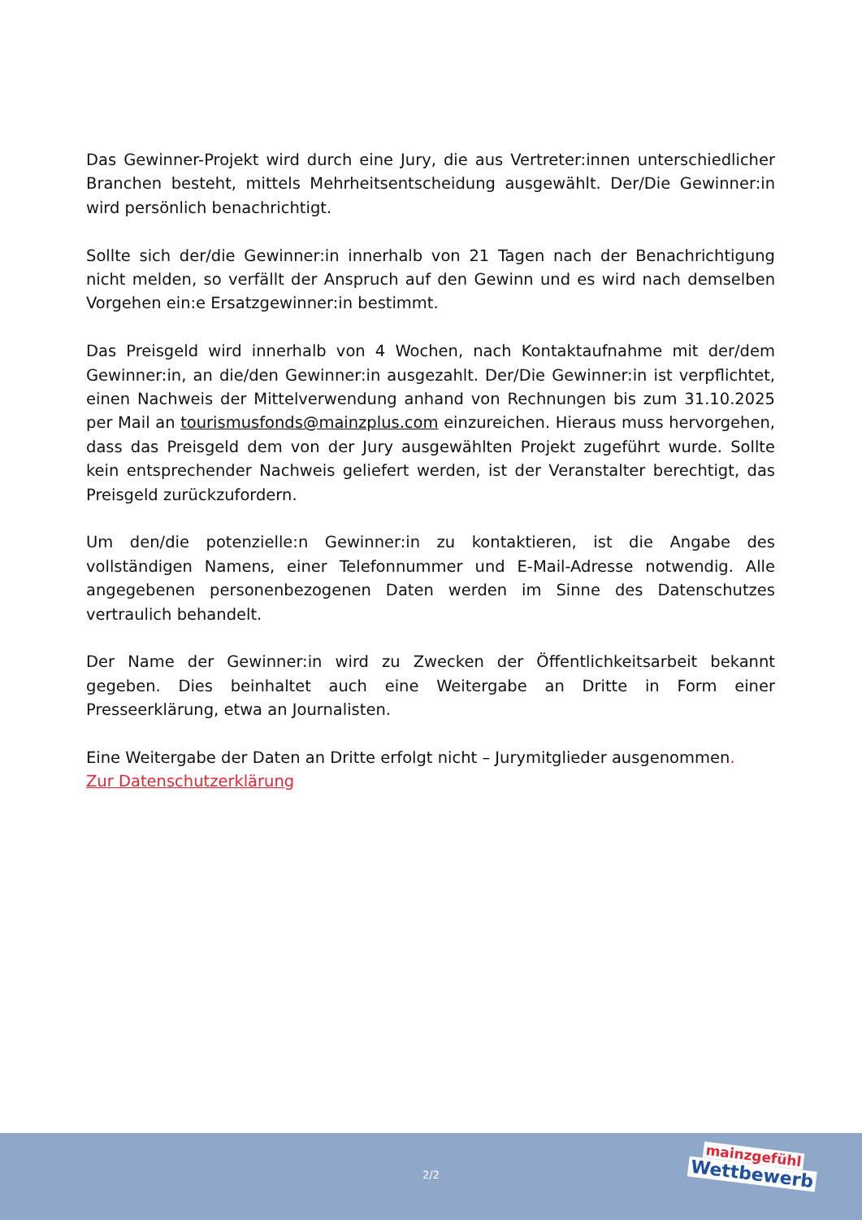Das Gewinner-Projekt wird durch eine Jury, die aus Vertreter:innen unterschiedlicher Branchen besteht, mittels Mehrheitsentscheidung ausgewählt. Der/Die Gewinner:in wird persönlich benachrichtigt.
Sollte sich der/die Gewinner:in innerhalb von 21 Tagen nach der Benachrichtigung nicht melden, so verfällt der Anspruch auf den Gewinn und es wird nach demselben Vorgehen ein:e Ersatzgewinner:in bestimmt.
Das Preisgeld wird innerhalb von 4 Wochen, nach Kontaktaufnahme mit der/dem Gewinner:in, an die/den Gewinner:in ausgezahlt. Der/Die Gewinner:in ist verpflichtet, einen Nachweis der Mittelverwendung anhand von Rechnungen bis zum 31.10.2025 per Mail an tourismusfonds@mainzplus.com einzureichen. Hieraus muss hervorgehen, dass das Preisgeld dem von der Jury ausgewählten Projekt zugeführt wurde. Sollte kein entsprechender Nachweis geliefert werden, ist der Veranstalter berechtigt, das Preisgeld zurückzufordern.
Um den/die potenzielle:n Gewinner:in zu kontaktieren, ist die Angabe des vollständigen Namens, einer Telefonnummer und E-Mail-Adresse notwendig. Alle angegebenen personenbezogenen Daten werden im Sinne des Datenschutzes vertraulich behandelt.
Der Name der Gewinner:in wird zu Zwecken der Öffentlichkeitsarbeit bekannt gegeben. Dies beinhaltet auch eine Weitergabe an Dritte in Form einer Presseerklärung, etwa an Journalisten.
Eine Weitergabe der Daten an Dritte erfolgt nicht – Jurymitglieder ausgenommen.
Zur Datenschutzerklärung
2/2
mainzgefühl
Wettbewerb